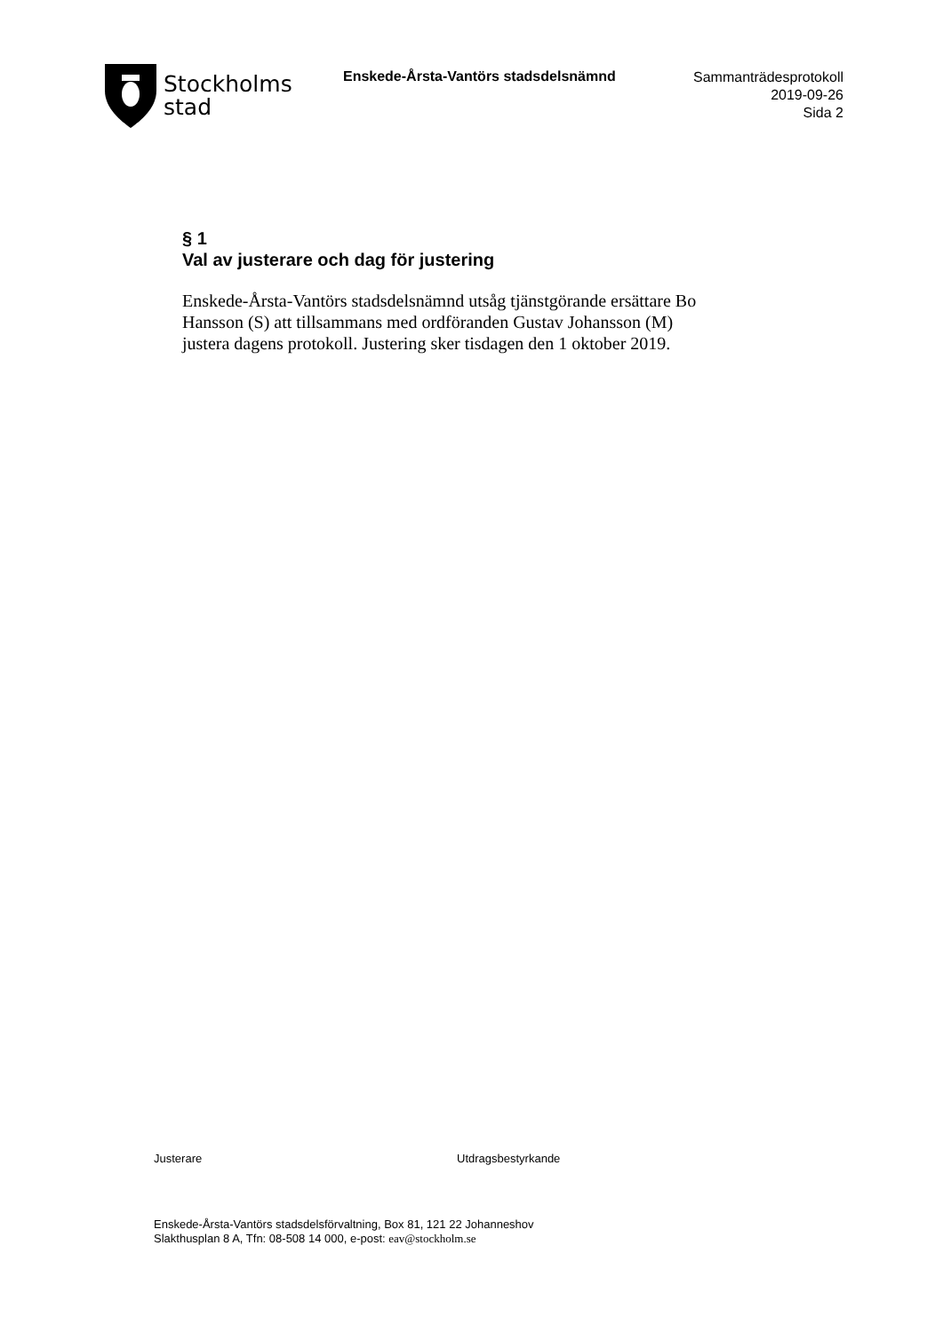Stockholms
stad
Enskede-Årsta-Vantörs stadsdelsnämnd
Sammanträdesprotokoll
2019-09-26
Sida 2
§ 1
Val av justerare och dag för justering
Enskede-Årsta-Vantörs stadsdelsnämnd utsåg tjänstgörande ersättare Bo Hansson (S) att tillsammans med ordföranden Gustav Johansson (M) justera dagens protokoll. Justering sker tisdagen den 1 oktober 2019.
Justerare Utdragsbestyrkande
Enskede-Årsta-Vantörs stadsdelsförvaltning, Box 81, 121 22 Johanneshov
Slakthusplan 8 A, Tfn: 08-508 14 000, e-post: eav@stockholm.se